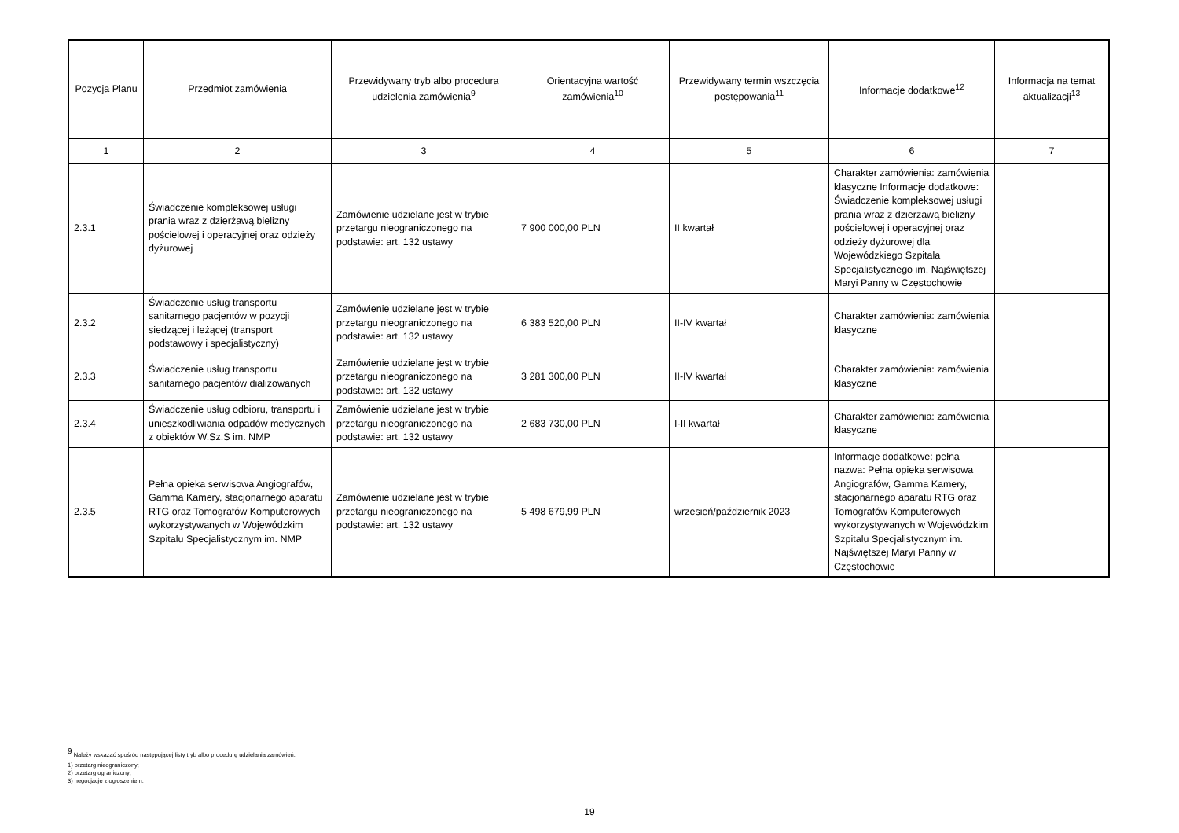| Pozycja Planu | Przedmiot zamówienia | Przewidywany tryb albo procedura udzielenia zamówienia<sup>9</sup> | Orientacyjna wartość zamówienia<sup>10</sup> | Przewidywany termin wszczęcia postępowania<sup>11</sup> | Informacje dodatkowe<sup>12</sup> | Informacja na temat aktualizacji<sup>13</sup> |
| --- | --- | --- | --- | --- | --- | --- |
| 1 | 2 | 3 | 4 | 5 | 6 | 7 |
| 2.3.1 | Świadczenie kompleksowej usługi prania wraz z dzierżawą bielizny pościelowej i operacyjnej oraz odzieży dyżurowej | Zamówienie udzielane jest w trybie przetargu nieograniczonego na podstawie: art. 132 ustawy | 7 900 000,00 PLN | II kwartał | Charakter zamówienia: zamówienia klasyczne Informacje dodatkowe: Świadczenie kompleksowej usługi prania wraz z dzierżawą bielizny pościelowej i operacyjnej oraz odzieży dyżurowej dla Wojewódzkiego Szpitala Specjalistycznego im. Najświętszej Maryi Panny w Częstochowie | |
| 2.3.2 | Świadczenie usług transportu sanitarnego pacjentów w pozycji siedzącej i leżącej (transport podstawowy i specjalistyczny) | Zamówienie udzielane jest w trybie przetargu nieograniczonego na podstawie: art. 132 ustawy | 6 383 520,00 PLN | II-IV kwartał | Charakter zamówienia: zamówienia klasyczne | |
| 2.3.3 | Świadczenie usług transportu sanitarnego pacjentów dializowanych | Zamówienie udzielane jest w trybie przetargu nieograniczonego na podstawie: art. 132 ustawy | 3 281 300,00 PLN | II-IV kwartał | Charakter zamówienia: zamówienia klasyczne | |
| 2.3.4 | Świadczenie usług odbioru, transportu i unieszkodliwiania odpadów medycznych z obiektów W.Sz.S im. NMP | Zamówienie udzielane jest w trybie przetargu nieograniczonego na podstawie: art. 132 ustawy | 2 683 730,00 PLN | I-II kwartał | Charakter zamówienia: zamówienia klasyczne | |
| 2.3.5 | Pełna opieka serwisowa Angiografów, Gamma Kamery, stacjonarnego aparatu RTG oraz Tomografów Komputerowych wykorzystywanych w Wojewódzkim Szpitalu Specjalistycznym im. NMP | Zamówienie udzielane jest w trybie przetargu nieograniczonego na podstawie: art. 132 ustawy | 5 498 679,99 PLN | wrzesień/październik 2023 | Informacje dodatkowe: pełna nazwa: Pełna opieka serwisowa Angiografów, Gamma Kamery, stacjonarnego aparatu RTG oraz Tomografów Komputerowych wykorzystywanych w Wojewódzkim Szpitalu Specjalistycznym im. Najświętszej Maryi Panny w Częstochowie | |
<sup>9</sup> Należy wskazać spośród następującej listy tryb albo procedurę udzielania zamówień:
1) przetarg nieograniczony;
2) przetarg ograniczony;
3) negocjacje z ogłoszeniem;
19